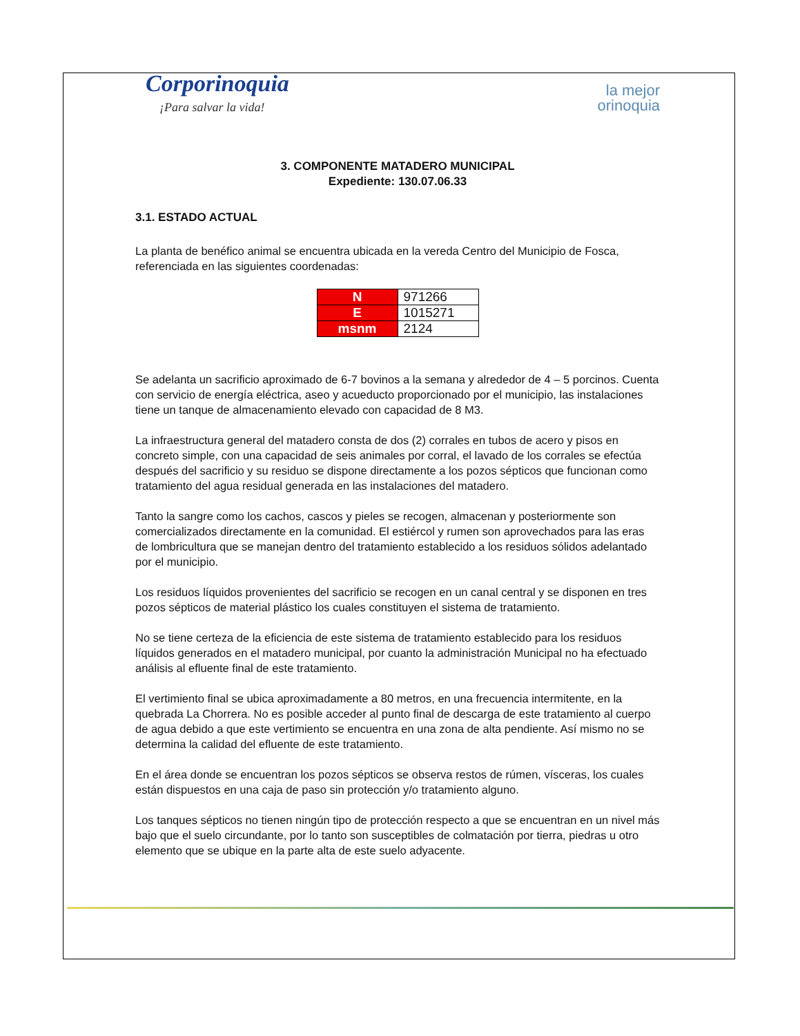Corporinoquia
¡Para salvar la vida!
la mejor
orinoquia
3. COMPONENTE MATADERO MUNICIPAL
Expediente: 130.07.06.33
3.1. ESTADO ACTUAL
La planta de benéfico animal se encuentra ubicada en la vereda Centro del Municipio de Fosca, referenciada en las siguientes coordenadas:
| N | 971266 |
| E | 1015271 |
| msnm | 2124 |
Se adelanta un sacrificio aproximado de 6-7 bovinos a la semana y alrededor de 4 – 5 porcinos. Cuenta con servicio de energía eléctrica, aseo y acueducto proporcionado por el municipio, las instalaciones tiene un tanque de almacenamiento elevado con capacidad de 8 M3.
La infraestructura general del matadero consta de dos (2) corrales en tubos de acero y pisos en concreto simple, con una capacidad de seis animales por corral, el lavado de los corrales se efectúa después del sacrificio y su residuo se dispone directamente a los pozos sépticos que funcionan como tratamiento del agua residual generada en las instalaciones del matadero.
Tanto la sangre como los cachos, cascos y pieles se recogen, almacenan y posteriormente son comercializados directamente en la comunidad. El estiércol y rumen son aprovechados para las eras de lombricultura que se manejan dentro del tratamiento establecido a los residuos sólidos adelantado por el municipio.
Los residuos líquidos provenientes del sacrificio se recogen en un canal central y se disponen en tres pozos sépticos de material plástico los cuales constituyen el sistema de tratamiento.
No se tiene certeza de la eficiencia de este sistema de tratamiento establecido para los residuos líquidos generados en el matadero municipal, por cuanto la administración Municipal no ha efectuado análisis al efluente final de este tratamiento.
El vertimiento final se ubica aproximadamente a 80 metros, en una frecuencia intermitente, en la quebrada La Chorrera. No es posible acceder al punto final de descarga de este tratamiento al cuerpo de agua debido a que este vertimiento se encuentra en una zona de alta pendiente. Así mismo no se determina la calidad del efluente de este tratamiento.
En el área donde se encuentran los pozos sépticos se observa restos de rúmen, vísceras, los cuales están dispuestos en una caja de paso sin protección y/o tratamiento alguno.
Los tanques sépticos no tienen ningún tipo de protección respecto a que se encuentran en un nivel más bajo que el suelo circundante, por lo tanto son susceptibles de colmatación por tierra, piedras u otro elemento que se ubique en la parte alta de este suelo adyacente.